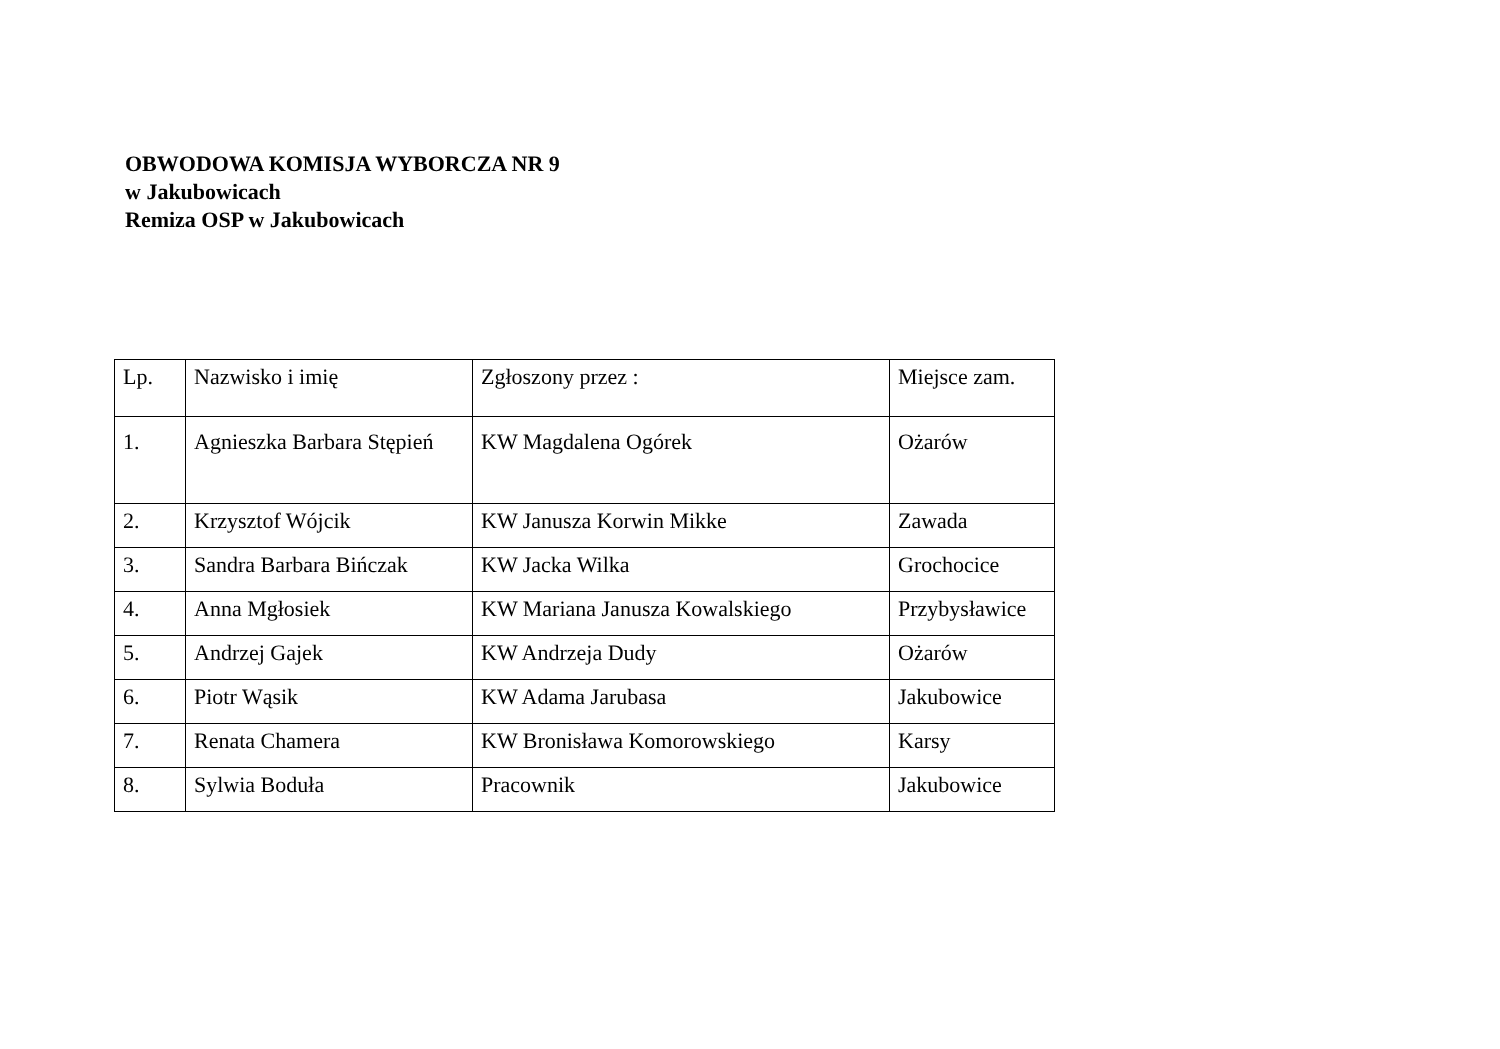OBWODOWA KOMISJA WYBORCZA NR 9
w Jakubowicach
Remiza OSP w Jakubowicach
| Lp. | Nazwisko i imię | Zgłoszony przez : | Miejsce zam. |
| --- | --- | --- | --- |
| 1. | Agnieszka Barbara Stępień | KW Magdalena Ogórek | Ożarów |
| 2. | Krzysztof Wójcik | KW Janusza Korwin Mikke | Zawada |
| 3. | Sandra Barbara Bińczak | KW Jacka Wilka | Grochocice |
| 4. | Anna Mgłosiek | KW Mariana Janusza Kowalskiego | Przybysławice |
| 5. | Andrzej Gajek | KW Andrzeja Dudy | Ożarów |
| 6. | Piotr Wąsik | KW Adama Jarubasa | Jakubowice |
| 7. | Renata Chamera | KW Bronisława Komorowskiego | Karsy |
| 8. | Sylwia Boduła | Pracownik | Jakubowice |